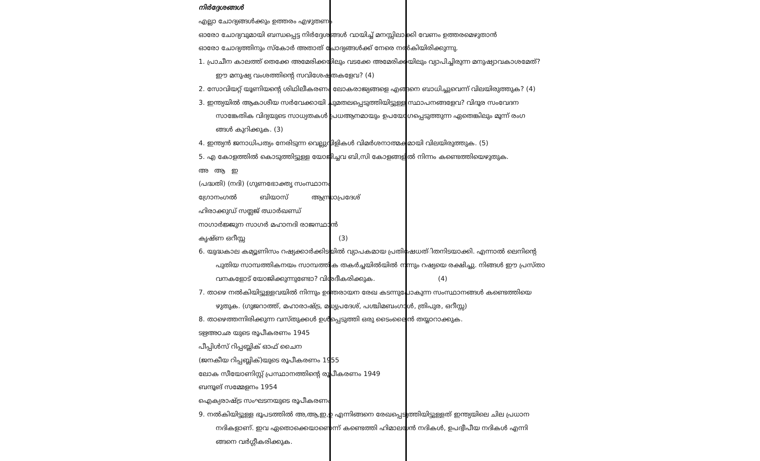നിർദ്ദേശങ്ങൾ
എല്ലാ ചോദ്യങ്ങൾക്കും ഉത്തരം എഴുതണം
ഓരോ ചോദ്യവുമായി ബന്ധപ്പെട്ട നിർദ്ദേശങ്ങൾ വായിച്ച് മനസ്സിലാക്കി വേണം ഉത്തരമെഴുതാൻ
ഓരോ ചോദ്യത്തിനും സ്കോർ അതാത് ചോദ്യങ്ങൾക്ക് നേരെ നൽകിയിരിക്കുന്നു.
1. പ്രാചീന കാലത്ത് തെക്കേ അമേരിക്കയിലും വടക്കേ അമേരിക്കയിലും വ്യാപിച്ചിരുന്ന മനുഷ്യാവകാശമേത്?
ഈ മനുഷ്യ വംശത്തിന്റെ സവിശേഷതകളേവ? (4)
2. സോവിയറ്റ് യൂണിയന്റെ ശിഥിലീകരണം ലോകരാജ്യങ്ങളെ എങ്ങനെ ബാധിച്ചുവെന്ന് വിലയിരുത്തുക? (4)
3. ഇന്ത്യയിൽ ആകാശീയ സർവേക്കായി ചുമതലപ്പെടുത്തിയിട്ടുള്ള സ്ഥാപനങ്ങളേവ? വിദൂര സംവേദന
സാങ്കേതിക വിദ്യയുടെ സാധ്യതകൾ പ്രധആനമായും ഉപയോഗപ്പെടുത്തുന്ന ഏതെങ്കിലും മൂന്ന് രംഗ
ങ്ങൾ കുറിക്കുക. (3)
4. ഇന്ത്യൻ ജനാധിപത്യം നേരിടുന്ന വെല്ലുവിളികൾ വിമർശനാത്മകമായി വിലയിരുത്തുക. (5)
5. എ കോളത്തിൽ കൊടുത്തിട്ടുള്ള യോജിച്ചവ ബി,സി കോളങ്ങളിൽ നിന്നം കണ്ടെത്തിയെഴുതുക.
അ ആ ഇ
(പദ്ധതി) (നദി) (ഗുണഭോക്തൃ സംസ്ഥാനം
ഗ്രോനംഗൽ ബിയാസ് ആന്ധ്രാപ്രദേശ്
ഹിരാക്കുഡ് സത്ലജ് ഝാർഖണ്ഡ്
നാഗാർജ്ജുന സാഗർ മഹാനദി രാജസ്ഥാൻ
കൃഷ്ണ ഒറീസ്സ (3)
6. യുദ്ധകാല കമ്യൂണിസം റഷ്യക്കാർക്കിടയിൽ വ്യാപകമായ പ്രതിഷേധത്ിതനിടയാക്കി. എന്നാൽ ലെനിന്റെ
പുതിയ സാമ്പത്തികനയം സാമ്പത്തിക തകർച്ചയിൽയിൽ നന്നും റഷ്യയെ രക്ഷിച്ചു. നിങ്ങൾ ഈ പ്രസ്താ
വനകളോട് യോജിക്കുന്നുണ്ടോ? വിശദീകരിക്കുക. (4)
7. താഴെ നൽകിയിട്ടുള്ളവയിൽ നിന്നും ഉത്തരായന രേഖ കടന്നുപോകുന്ന സംസ്ഥാനങ്ങൾ കണ്ടെത്തിയെ
ഴുതുക. (ഗുജറാത്ത്, മഹാരാഷ്ട്ര, മധ്യപ്രദേശ്, പശ്ചിമബംഗാൾ, ത്രിപുര, ഒറീസ്സ)
8. താഴെത്തന്നിരിക്കുന്ന വസ്തുക്കൾ ഉൾപ്പെടുത്തി ഒരു ടൈംലൈൻ തയ്യാറാക്കുക.
ടഋഅഠഛ യുടെ രൂപീകരണം 1945
പീപ്പിൾസ് റിപ്പബ്ലിക് ഓഫ് ചൈന
(ജനകീയ റിപ്പബ്ലിക്)യുടെ രൂപീകരണം 1955
ലോക സീയോണിസ്റ്റ് പ്രസ്ഥാനത്തിന്റെ രൂപീകരണം 1949
ബന്ദൂങ് സമ്മേളനം 1954
ഐക്യരാഷ്ട്ര സംഘടനയുടെ രൂപീകരണം
9. നൽകിയിട്ടുള്ള ഭൂപടത്തിൽ അ,ആ,ഇ,ഉ എന്നിങ്ങനെ രേഖപ്പെടുത്തിയിട്ടുള്ളത് ഇന്ത്യയിലെ ചില പ്രധാന
നദികളാണ്. ഇവ ഏതൊക്കെയാണെന്ന് കണ്ടെത്തി ഹിമാലയൻ നദികൾ, ഉപദ്വീപീയ നദികൾ എന്നി
ങ്ങനെ വർഗ്ഗീകരിക്കുക.